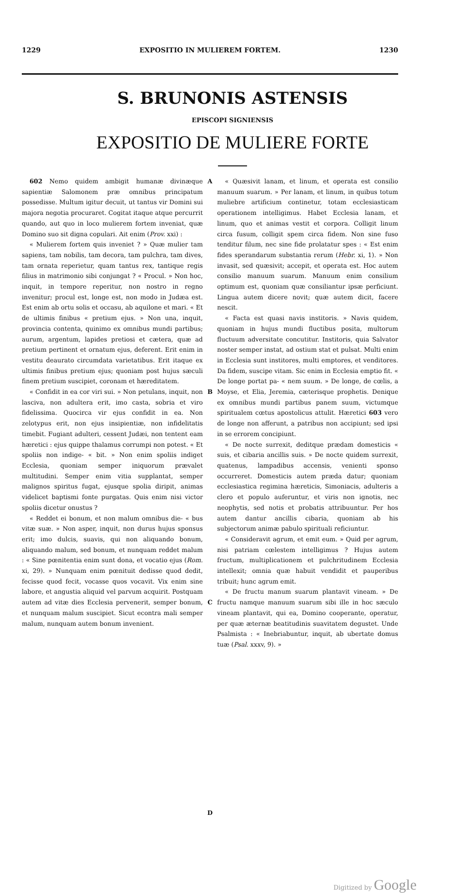1229 EXPOSITIO IN MULIEREM FORTEM. 1230
S. BRUNONIS ASTENSIS
EPISCOPI SIGNIENSIS
EXPOSITIO DE MULIERE FORTE
602 Nemo quidem ambigit humanæ divinæque sapientiæ Salomonem præ omnibus principatum possedisse. Multum igitur decuit, ut tantus vir Domini sui majora negotia procuraret. Cogitat itaque atque percurrit quando, aut quo in loco mulierem fortem inveniat, quæ Domino suo sit digna copulari. Ait enim (Prov. xxi) :
« Mulierem fortem quis inveniet ? » Quæ mulier tam sapiens, tam nobilis, tam decora, tam pulchra, tam dives, tam ornata reperietur, quam tantus rex, tantique regis filius in matrimonio sibi conjungat ? « Procul. » Non hoc, inquit, in tempore reperitur, non nostro in regno invenitur; procul est, longe est, non modo in Judæa est. Est enim ab ortu solis et occasu, ab aquilone et mari. « Et de ultimis finibus « pretium ejus. » Non una, inquit, provincia contenta, quinimo ex omnibus mundi partibus; aurum, argentum, lapides pretiosi et cætera, quæ ad pretium pertinent et ornatum ejus, deferent. Erit enim in vestitu deaurato circumdata varietatibus. Erit itaque ex ultimis finibus pretium ejus; quoniam post hujus sæculi finem pretium suscipiet, coronam et hæreditatem.
« Confidit in ea cor viri sui. » Non petulans, inquit, non lasciva, non adultera erit, imo casta, sobria et viro fidelissima. Quocirca vir ejus confidit in ea. Non zelotypus erit, non ejus insipientiæ, non infidelitatis timebit. Fugiant adulteri, cessent Judæi, non tentent eam hæretici : ejus quippe thalamus corrumpi non potest. « Et spoliis non indige- « bit. » Non enim spoliis indiget Ecclesia, quoniam semper iniquorum prævalet multitudini. Semper enim vitia supplantat, semper malignos spiritus fugat, ejusque spolia diripit, animas videlicet baptismi fonte purgatas. Quis enim nisi victor spoliis dicetur onustus ?
« Reddet ei bonum, et non malum omnibus die- « bus vitæ suæ. » Non asper, inquit, non durus hujus sponsus erit; imo dulcis, suavis, qui non aliquando bonum, aliquando malum, sed bonum, et nunquam reddet malum : « Sine pœnitentia enim sunt dona, et vocatio ejus (Rom. xi, 29). » Nunquam enim pœnituit dedisse quod dedit, fecisse quod fecit, vocasse quos vocavit. Vix enim sine labore, et angustia aliquid vel parvum acquirit. Postquam autem ad vitæ dies Ecclesia pervenerit, semper bonum, et nunquam malum suscipiet. Sicut econtra mali semper malum, nunquam autem bonum invenient.
A
B
C
D
« Quæsivit lanam, et linum, et operata est consilio manuum suarum. » Per lanam, et linum, in quibus totum muliebre artificium continetur, totam ecclesiasticam operationem intelligimus. Habet Ecclesia lanam, et linum, quo et animas vestit et corpora. Colligit linum circa fusum, colligit spem circa fidem. Non sine fuso tenditur filum, nec sine fide prolatatur spes : « Est enim fides sperandarum substantia rerum (Hebr. xi, 1). » Non invasit, sed quæsivit; accepit, et operata est. Hoc autem consilio manuum suarum. Manuum enim consilium optimum est, quoniam quæ consiliantur ipsæ perficiunt. Lingua autem dicere novit; quæ autem dicit, facere nescit.
« Facta est quasi navis institoris. » Navis quidem, quoniam in hujus mundi fluctibus posita, multorum fluctuum adversitate concutitur. Institoris, quia Salvator noster semper instat, ad ostium stat et pulsat. Multi enim in Ecclesia sunt institores, multi emptores, et venditores. Da fidem, suscipe vitam. Sic enim in Ecclesia emptio fit. « De longe portat pa- « nem suum. » De longe, de cœlis, a Moyse, et Elia, Jeremia, cæterisque prophetis. Denique ex omnibus mundi partibus panem suum, victumque spiritualem cœtus apostolicus attulit. Hæretici 603 vero de longe non afferunt, a patribus non accipiunt; sed ipsi in se errorem concipiunt.
« De nocte surrexit, deditque prædam domesticis « suis, et cibaria ancillis suis. » De nocte quidem surrexit, quatenus, lampadibus accensis, venienti sponso occurreret. Domesticis autem præda datur; quoniam ecclesiastica regimina hæreticis, Simoniacis, adulteris a clero et populo auferuntur, et viris non ignotis, nec neophytis, sed notis et probatis attribuuntur. Per hos autem dantur ancillis cibaria, quoniam ab his subjectorum animæ pabulo spirituali reficiuntur.
« Consideravit agrum, et emit eum. » Quid per agrum, nisi patriam cœlestem intelligimus ? Hujus autem fructum, multiplicationem et pulchritudinem Ecclesia intellexit; omnia quæ habuit vendidit et pauperibus tribuit; hunc agrum emit.
« De fructu manum suarum plantavit vineam. » De fructu namque manuum suarum sibi ille in hoc sæculo vineam plantavit, qui ea, Domino cooperante, operatur, per quæ æternæ beatitudinis suavitatem degustet. Unde Psalmista : « Inebriabuntur, inquit, ab ubertate domus tuæ (Psal. xxxv, 9). »
Digitized by Google